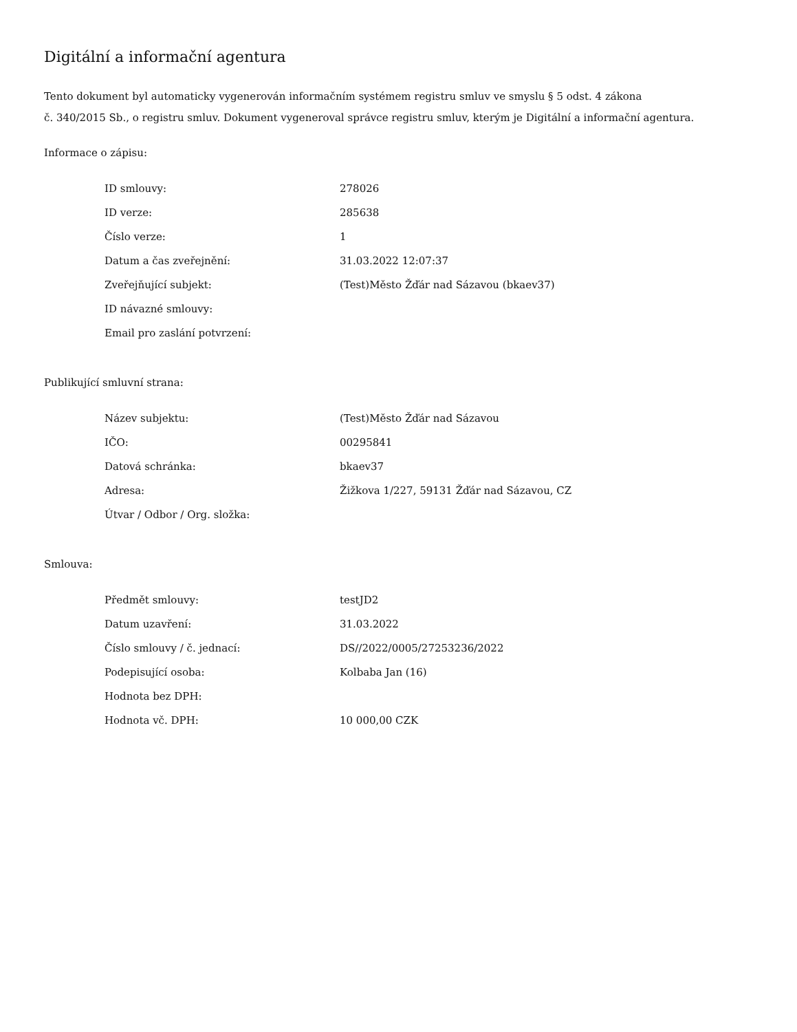Digitální a informační agentura
Tento dokument byl automaticky vygenerován informačním systémem registru smluv ve smyslu § 5 odst. 4 zákona
č. 340/2015 Sb., o registru smluv. Dokument vygeneroval správce registru smluv, kterým je Digitální a informační agentura.
Informace o zápisu:
| ID smlouvy: | 278026 |
| ID verze: | 285638 |
| Číslo verze: | 1 |
| Datum a čas zveřejnění: | 31.03.2022 12:07:37 |
| Zveřejňující subjekt: | (Test)Město Žďár nad Sázavou (bkaev37) |
| ID návazné smlouvy: | |
| Email pro zaslání potvrzení: | |
Publikující smluvní strana:
| Název subjektu: | (Test)Město Žďár nad Sázavou |
| IČO: | 00295841 |
| Datová schránka: | bkaev37 |
| Adresa: | Žižkova 1/227, 59131 Žďár nad Sázavou, CZ |
| Útvar / Odbor / Org. složka: | |
Smlouva:
| Předmět smlouvy: | testJD2 |
| Datum uzavření: | 31.03.2022 |
| Číslo smlouvy / č. jednací: | DS//2022/0005/27253236/2022 |
| Podepisující osoba: | Kolbaba Jan (16) |
| Hodnota bez DPH: | |
| Hodnota vč. DPH: | 10 000,00 CZK |